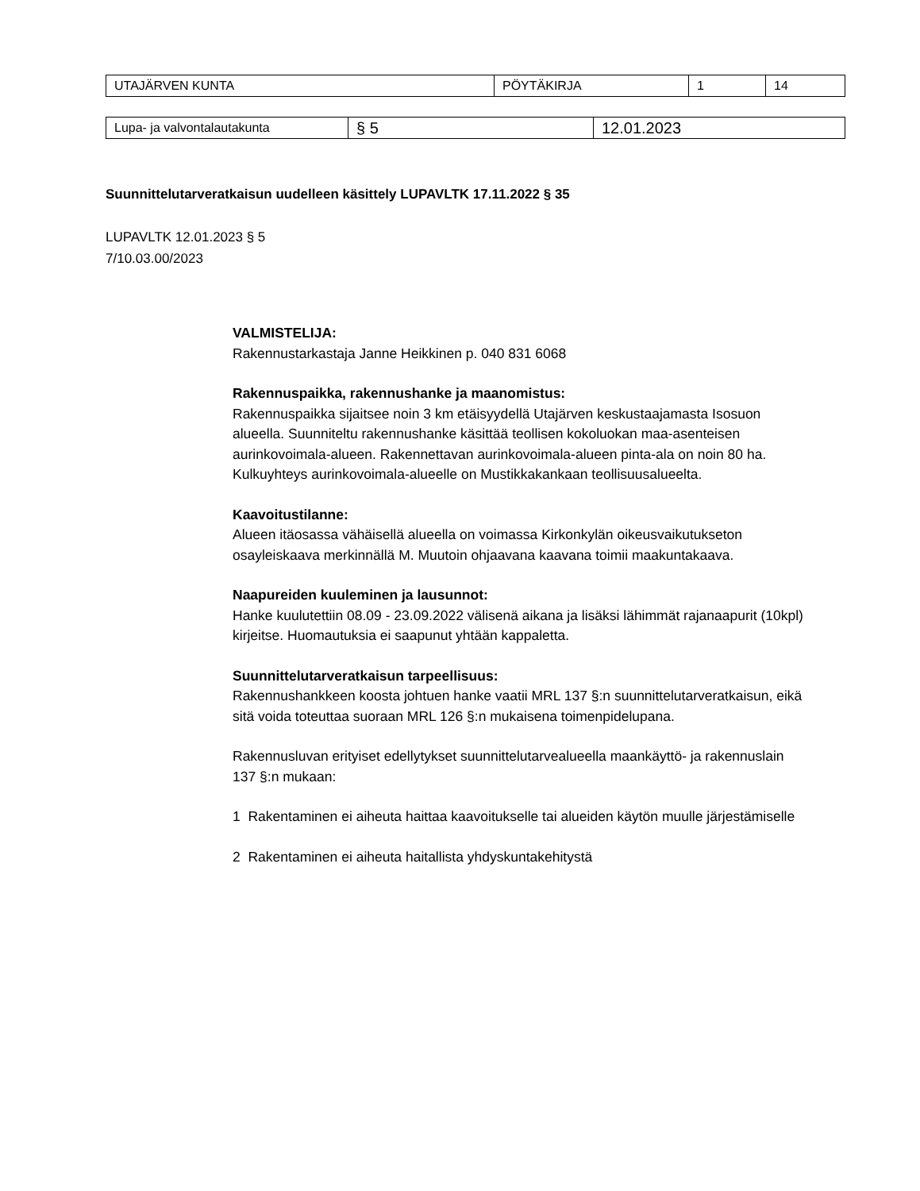| UTAJÄRVEN KUNTA | PÖYTÄKIRJA | 1 | 14 |
| Lupa- ja valvontalautakunta | § 5 | 12.01.2023 |
Suunnittelutarveratkaisun uudelleen käsittely LUPAVLTK 17.11.2022 § 35
LUPAVLTK 12.01.2023 § 5
7/10.03.00/2023
VALMISTELIJA:
Rakennustarkastaja Janne Heikkinen p. 040 831 6068
Rakennuspaikka, rakennushanke ja maanomistus:
Rakennuspaikka sijaitsee noin 3 km etäisyydellä Utajärven keskustaajamasta Isosuon alueella. Suunniteltu rakennushanke käsittää teollisen kokoluokan maa-asenteisen aurinkovoimala-alueen. Rakennettavan aurinkovoimala-alueen pinta-ala on noin 80 ha. Kulkuyhteys aurinkovoimala-alueelle on Mustikkakankaan teollisuusalueelta.
Kaavoitustilanne:
Alueen itäosassa vähäisellä alueella on voimassa Kirkonkylän oikeusvaikutukseton osayleiskaava merkinnällä M. Muutoin ohjaavana kaavana toimii maakuntakaava.
Naapureiden kuuleminen ja lausunnot:
Hanke kuulutettiin 08.09 - 23.09.2022 välisenä aikana ja lisäksi lähimmät rajanaapurit (10kpl) kirjeitse. Huomautuksia ei saapunut yhtään kappaletta.
Suunnittelutarveratkaisun tarpeellisuus:
Rakennushankkeen koosta johtuen hanke vaatii MRL 137 §:n suunnittelutarveratkaisun, eikä sitä voida toteuttaa suoraan MRL 126 §:n mukaisena toimenpidelupana.
Rakennusluvan erityiset edellytykset suunnittelutarvealueella maankäyttö- ja rakennuslain 137 §:n mukaan:
1 Rakentaminen ei aiheuta haittaa kaavoitukselle tai alueiden käytön muulle järjestämiselle
2 Rakentaminen ei aiheuta haitallista yhdyskuntakehitystä